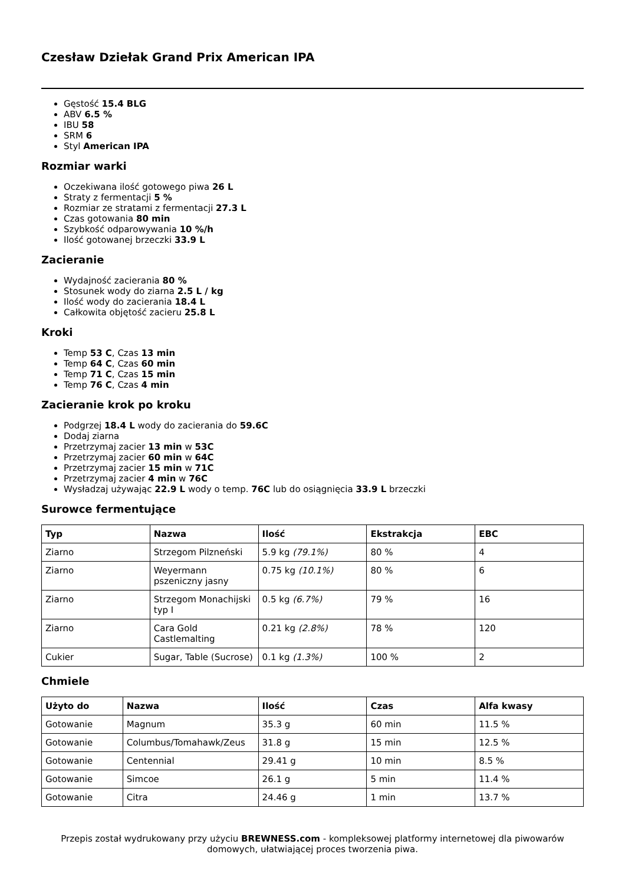Czesław Dziełak Grand Prix American IPA
Gęstość 15.4 BLG
ABV 6.5 %
IBU 58
SRM 6
Styl American IPA
Rozmiar warki
Oczekiwana ilość gotowego piwa 26 L
Straty z fermentacji 5 %
Rozmiar ze stratami z fermentacji 27.3 L
Czas gotowania 80 min
Szybkość odparowywania 10 %/h
Ilość gotowanej brzeczki 33.9 L
Zacieranie
Wydajność zacierania 80 %
Stosunek wody do ziarna 2.5 L / kg
Ilość wody do zacierania 18.4 L
Całkowita objętość zacieru 25.8 L
Kroki
Temp 53 C, Czas 13 min
Temp 64 C, Czas 60 min
Temp 71 C, Czas 15 min
Temp 76 C, Czas 4 min
Zacieranie krok po kroku
Podgrzej 18.4 L wody do zacierania do 59.6C
Dodaj ziarna
Przetrzymaj zacier 13 min w 53C
Przetrzymaj zacier 60 min w 64C
Przetrzymaj zacier 15 min w 71C
Przetrzymaj zacier 4 min w 76C
Wysładzaj używając 22.9 L wody o temp. 76C lub do osiągnięcia 33.9 L brzeczki
Surowce fermentujące
| Typ | Nazwa | Ilość | Ekstrakcja | EBC |
| --- | --- | --- | --- | --- |
| Ziarno | Strzegom Pilzneński | 5.9 kg (79.1%) | 80 % | 4 |
| Ziarno | Weyermann pszeniczny jasny | 0.75 kg (10.1%) | 80 % | 6 |
| Ziarno | Strzegom Monachijski typ I | 0.5 kg (6.7%) | 79 % | 16 |
| Ziarno | Cara Gold Castlemalting | 0.21 kg (2.8%) | 78 % | 120 |
| Cukier | Sugar, Table (Sucrose) | 0.1 kg (1.3%) | 100 % | 2 |
Chmiele
| Użyto do | Nazwa | Ilość | Czas | Alfa kwasy |
| --- | --- | --- | --- | --- |
| Gotowanie | Magnum | 35.3 g | 60 min | 11.5 % |
| Gotowanie | Columbus/Tomahawk/Zeus | 31.8 g | 15 min | 12.5 % |
| Gotowanie | Centennial | 29.41 g | 10 min | 8.5 % |
| Gotowanie | Simcoe | 26.1 g | 5 min | 11.4 % |
| Gotowanie | Citra | 24.46 g | 1 min | 13.7 % |
Przepis został wydrukowany przy użyciu BREWNESS.com - kompleksowej platformy internetowej dla piwowarów domowych, ułatwiającej proces tworzenia piwa.